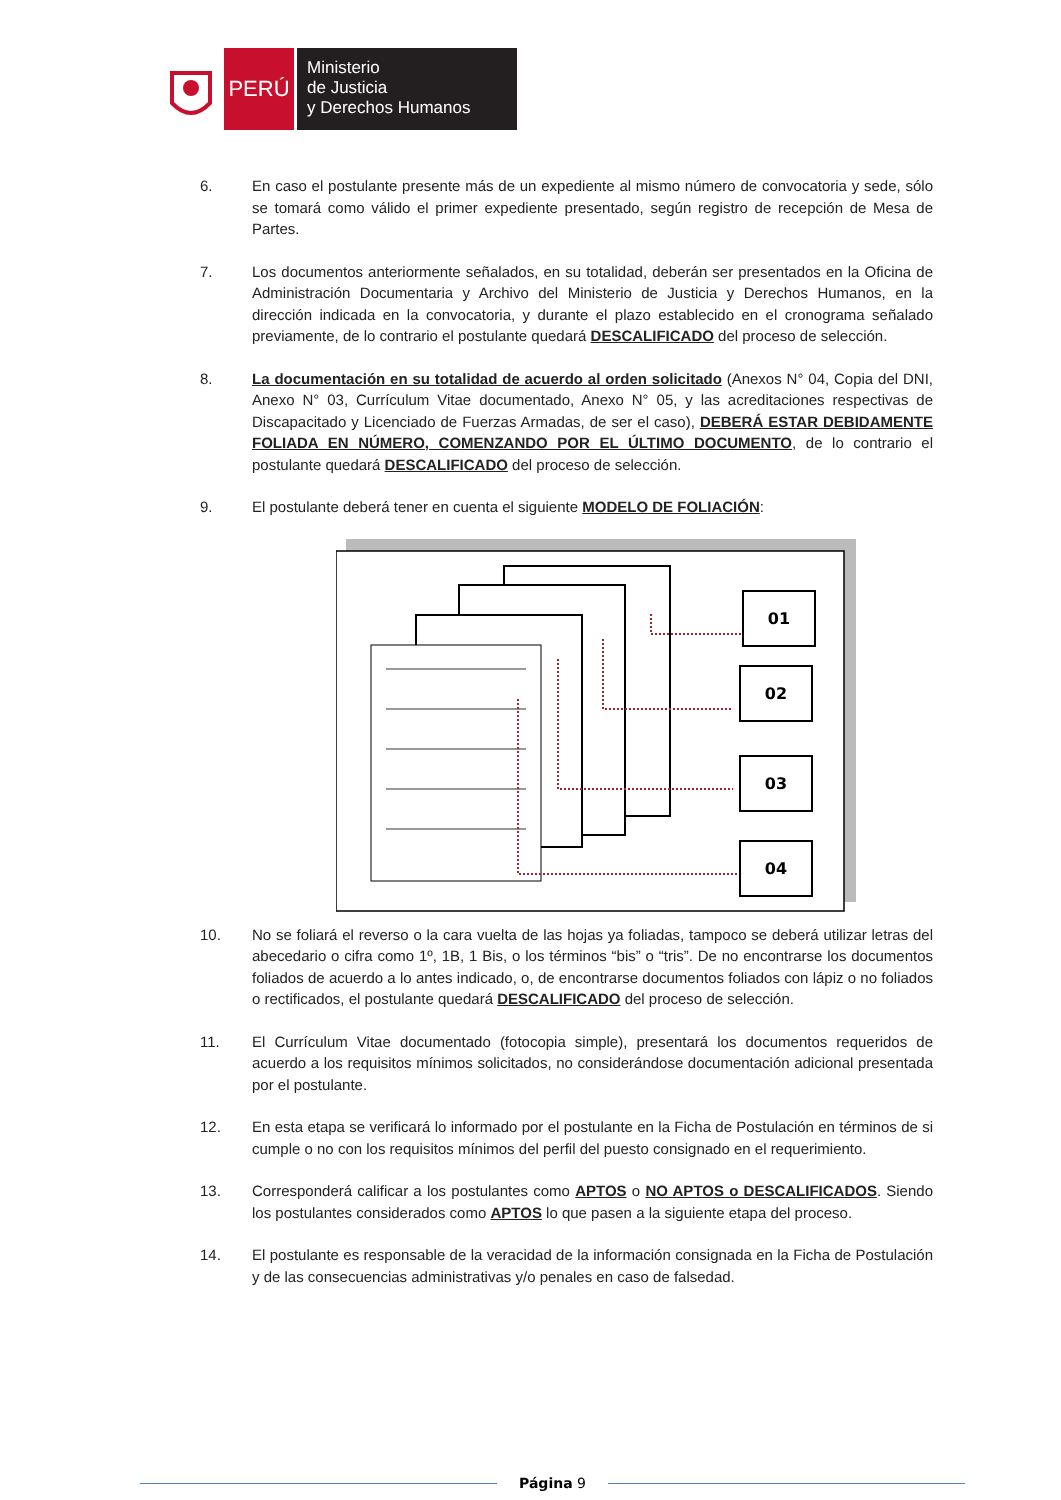PERÚ
Ministerio
de Justicia
y Derechos Humanos
6. En caso el postulante presente más de un expediente al mismo número de convocatoria y sede, sólo se tomará como válido el primer expediente presentado, según registro de recepción de Mesa de Partes.
7. Los documentos anteriormente señalados, en su totalidad, deberán ser presentados en la Oficina de Administración Documentaria y Archivo del Ministerio de Justicia y Derechos Humanos, en la dirección indicada en la convocatoria, y durante el plazo establecido en el cronograma señalado previamente, de lo contrario el postulante quedará DESCALIFICADO del proceso de selección.
8. La documentación en su totalidad de acuerdo al orden solicitado (Anexos N° 04, Copia del DNI, Anexo N° 03, Currículum Vitae documentado, Anexo N° 05, y las acreditaciones respectivas de Discapacitado y Licenciado de Fuerzas Armadas, de ser el caso), DEBERÁ ESTAR DEBIDAMENTE FOLIADA EN NÚMERO, COMENZANDO POR EL ÚLTIMO DOCUMENTO, de lo contrario el postulante quedará DESCALIFICADO del proceso de selección.
9. El postulante deberá tener en cuenta el siguiente MODELO DE FOLIACIÓN:
01
02
03
04
10. No se foliará el reverso o la cara vuelta de las hojas ya foliadas, tampoco se deberá utilizar letras del abecedario o cifra como 1º, 1B, 1 Bis, o los términos “bis” o “tris”. De no encontrarse los documentos foliados de acuerdo a lo antes indicado, o, de encontrarse documentos foliados con lápiz o no foliados o rectificados, el postulante quedará DESCALIFICADO del proceso de selección.
11. El Currículum Vitae documentado (fotocopia simple), presentará los documentos requeridos de acuerdo a los requisitos mínimos solicitados, no considerándose documentación adicional presentada por el postulante.
12. En esta etapa se verificará lo informado por el postulante en la Ficha de Postulación en términos de si cumple o no con los requisitos mínimos del perfil del puesto consignado en el requerimiento.
13. Corresponderá calificar a los postulantes como APTOS o NO APTOS o DESCALIFICADOS. Siendo los postulantes considerados como APTOS lo que pasen a la siguiente etapa del proceso.
14. El postulante es responsable de la veracidad de la información consignada en la Ficha de Postulación y de las consecuencias administrativas y/o penales en caso de falsedad.
Página 9